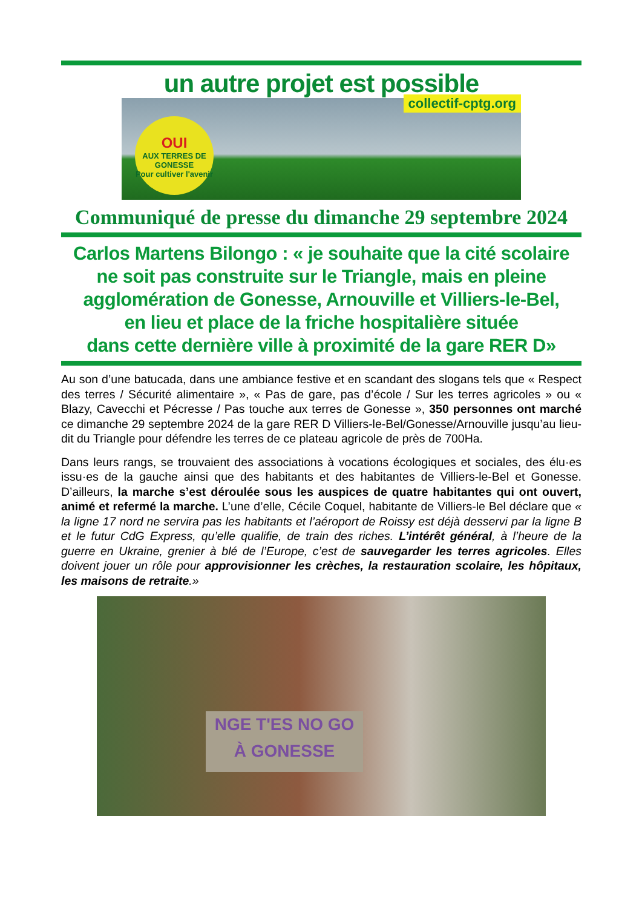un autre projet est possible
collectif-cptg.org
OUI
AUX TERRES DE GONESSE
Pour cultiver l'avenir
Communiqué de presse du dimanche 29 septembre 2024
Carlos Martens Bilongo : « je souhaite que la cité scolaire
ne soit pas construite sur le Triangle, mais en pleine
agglomération de Gonesse, Arnouville et Villiers-le-Bel,
en lieu et place de la friche hospitalière située
dans cette dernière ville à proximité de la gare RER D»
Au son d’une batucada, dans une ambiance festive et en scandant des slogans tels que « Respect des terres / Sécurité alimentaire », « Pas de gare, pas d’école / Sur les terres agricoles » ou « Blazy, Cavecchi et Pécresse / Pas touche aux terres de Gonesse », 350 personnes ont marché ce dimanche 29 septembre 2024 de la gare RER D Villiers-le-Bel/Gonesse/Arnouville jusqu’au lieu-dit du Triangle pour défendre les terres de ce plateau agricole de près de 700Ha.
Dans leurs rangs, se trouvaient des associations à vocations écologiques et sociales, des élu·es issu·es de la gauche ainsi que des habitants et des habitantes de Villiers-le-Bel et Gonesse. D’ailleurs, la marche s’est déroulée sous les auspices de quatre habitantes qui ont ouvert, animé et refermé la marche. L’une d’elle, Cécile Coquel, habitante de Villiers-le Bel déclare que « la ligne 17 nord ne servira pas les habitants et l’aéroport de Roissy est déjà desservi par la ligne B et le futur CdG Express, qu’elle qualifie, de train des riches. L’intérêt général, à l’heure de la guerre en Ukraine, grenier à blé de l’Europe, c’est de sauvegarder les terres agricoles. Elles doivent jouer un rôle pour approvisionner les crèches, la restauration scolaire, les hôpitaux, les maisons de retraite.»
NGE T'ES NO GO
À GONESSE